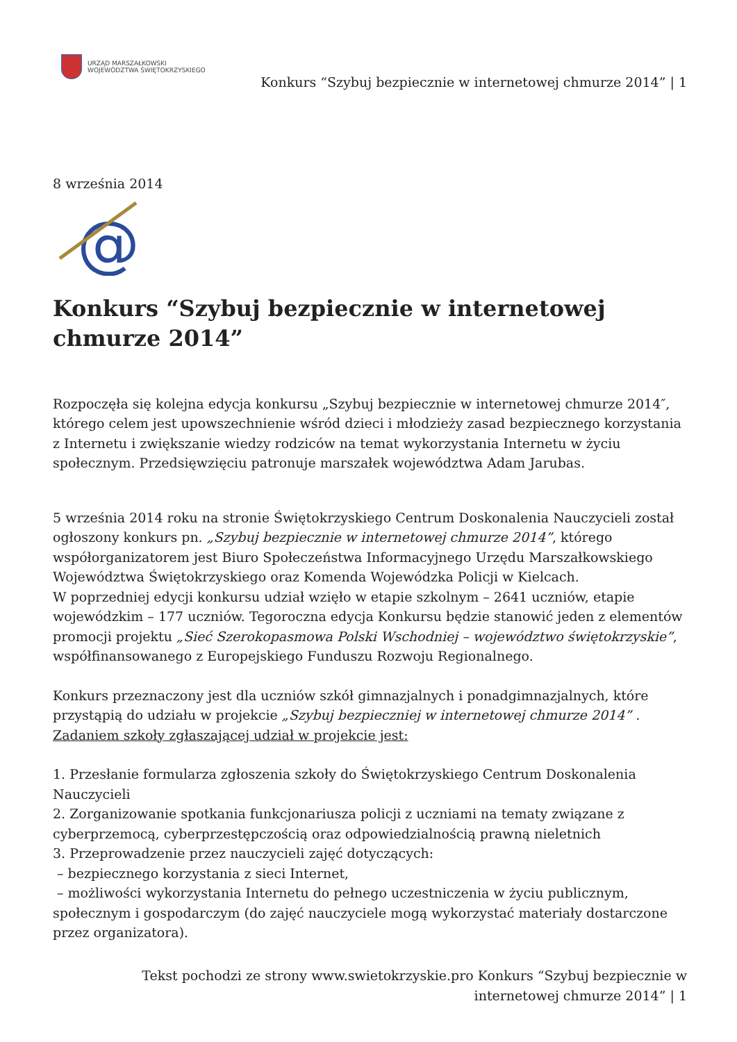URZĄD MARSZAŁKOWSKI
WOJEWÓDZTWA ŚWIĘTOKRZYSKIEGO
Konkurs “Szybuj bezpiecznie w internetowej chmurze 2014” | 1
8 września 2014
@
Konkurs “Szybuj bezpiecznie w internetowej chmurze 2014”
Rozpoczęła się kolejna edycja konkursu „Szybuj bezpiecznie w internetowej chmurze 2014″, którego celem jest upowszechnienie wśród dzieci i młodzieży zasad bezpiecznego korzystania z Internetu i zwiększanie wiedzy rodziców na temat wykorzystania Internetu w życiu społecznym. Przedsięwzięciu patronuje marszałek województwa Adam Jarubas.
5 września 2014 roku na stronie Świętokrzyskiego Centrum Doskonalenia Nauczycieli został ogłoszony konkurs pn. „Szybuj bezpiecznie w internetowej chmurze 2014”, którego współorganizatorem jest Biuro Społeczeństwa Informacyjnego Urzędu Marszałkowskiego Województwa Świętokrzyskiego oraz Komenda Wojewódzka Policji w Kielcach.
W poprzedniej edycji konkursu udział wzięło w etapie szkolnym – 2641 uczniów, etapie wojewódzkim – 177 uczniów. Tegoroczna edycja Konkursu będzie stanowić jeden z elementów promocji projektu „Sieć Szerokopasmowa Polski Wschodniej – województwo świętokrzyskie”, współfinansowanego z Europejskiego Funduszu Rozwoju Regionalnego.
Konkurs przeznaczony jest dla uczniów szkół gimnazjalnych i ponadgimnazjalnych, które przystąpią do udziału w projekcie „Szybuj bezpieczniej w internetowej chmurze 2014” .
Zadaniem szkoły zgłaszającej udział w projekcie jest:
1. Przesłanie formularza zgłoszenia szkoły do Świętokrzyskiego Centrum Doskonalenia Nauczycieli
2. Zorganizowanie spotkania funkcjonariusza policji z uczniami na tematy związane z cyberprzemocą, cyberprzestępczością oraz odpowiedzialnością prawną nieletnich
3. Przeprowadzenie przez nauczycieli zajęć dotyczących:
– bezpiecznego korzystania z sieci Internet,
– możliwości wykorzystania Internetu do pełnego uczestniczenia w życiu publicznym, społecznym i gospodarczym (do zajęć nauczyciele mogą wykorzystać materiały dostarczone przez organizatora).
Tekst pochodzi ze strony www.swietokrzyskie.pro Konkurs “Szybuj bezpiecznie w internetowej chmurze 2014” | 1